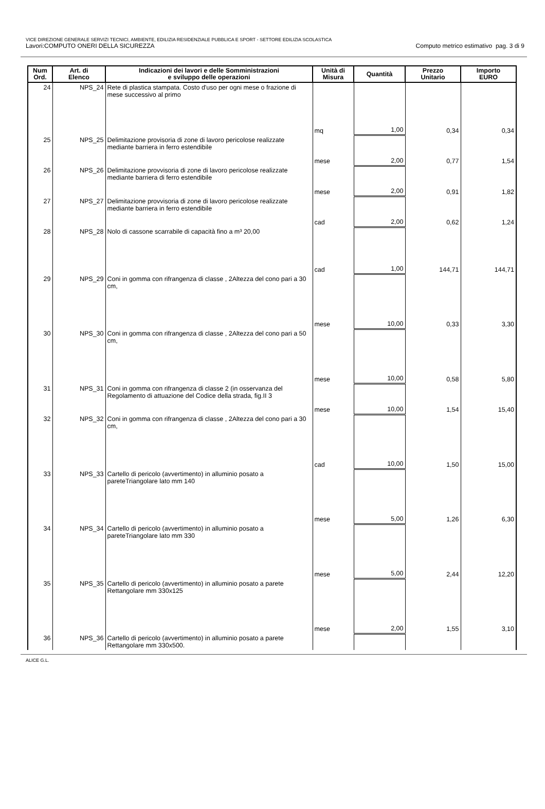VICE DIREZIONE GENERALE SERVIZI TECNICI, AMBIENTE, EDILIZIA RESIDENZIALE PUBBLICA E SPORT - SETTORE EDILIZIA SCOLASTICA
Lavori:COMPUTO ONERI DELLA SICUREZZA Computo metrico estimativo pag. 3 di 9
| Num Ord. | Art. di Elenco | Indicazioni dei lavori e delle Somministrazioni e sviluppo delle operazioni | Unità di Misura | Quantità | Prezzo Unitario | Importo EURO |
| --- | --- | --- | --- | --- | --- | --- |
| 24 | NPS_24 | Rete di plastica stampata. Costo d'uso per ogni mese o frazione di mese successivo al primo | | | | |
| | | | mq | 1,00 | 0,34 | 0,34 |
| 25 | NPS_25 | Delimitazione provisoria di zone di lavoro pericolose realizzate mediante barriera in ferro estendibile | | | | |
| | | | mese | 2,00 | 0,77 | 1,54 |
| 26 | NPS_26 | Delimitazione provvisoria di zone di lavoro pericolose realizzate mediante barriera di ferro estendibile | | | | |
| | | | mese | 2,00 | 0,91 | 1,82 |
| 27 | NPS_27 | Delimitazione provvisoria di zone di lavoro pericolose realizzate mediante barriera in ferro estendibile | | | | |
| | | | cad | 2,00 | 0,62 | 1,24 |
| 28 | NPS_28 | Nolo di cassone scarrabile di capacità fino a m³ 20,00 | | | | |
| | | | cad | 1,00 | 144,71 | 144,71 |
| 29 | NPS_29 | Coni in gomma con rifrangenza di classe , 2Altezza del cono pari a 30 cm, | | | | |
| | | | mese | 10,00 | 0,33 | 3,30 |
| 30 | NPS_30 | Coni in gomma con rifrangenza di classe , 2Altezza del cono pari a 50 cm, | | | | |
| | | | mese | 10,00 | 0,58 | 5,80 |
| 31 | NPS_31 | Coni in gomma con rifrangenza di classe 2 (in osservanza del Regolamento di attuazione del Codice della strada, fig.II 3 | | | | |
| | | | mese | 10,00 | 1,54 | 15,40 |
| 32 | NPS_32 | Coni in gomma con rifrangenza di classe , 2Altezza del cono pari a 30 cm, | | | | |
| | | | cad | 10,00 | 1,50 | 15,00 |
| 33 | NPS_33 | Cartello di pericolo (avvertimento) in alluminio posato a pareteTriangolare lato mm 140 | | | | |
| | | | mese | 5,00 | 1,26 | 6,30 |
| 34 | NPS_34 | Cartello di pericolo (avvertimento) in alluminio posato a pareteTriangolare lato mm 330 | | | | |
| | | | mese | 5,00 | 2,44 | 12,20 |
| 35 | NPS_35 | Cartello di pericolo (avvertimento) in alluminio posato a parete Rettangolare mm 330x125 | | | | |
| | | | mese | 2,00 | 1,55 | 3,10 |
| 36 | NPS_36 | Cartello di pericolo (avvertimento) in alluminio posato a parete Rettangolare mm 330x500. | | | | |
ALICE G.L.